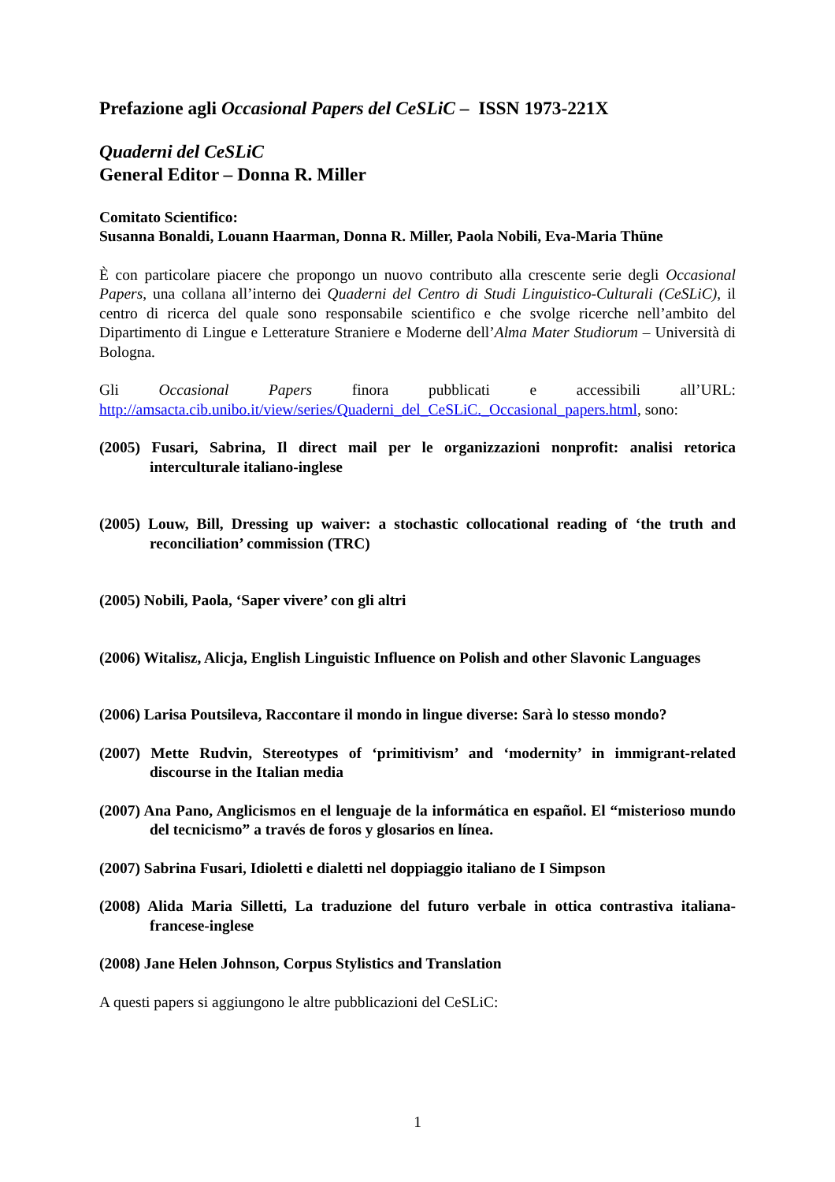Prefazione agli Occasional Papers del CeSLiC – ISSN 1973-221X
Quaderni del CeSLiC
General Editor – Donna R. Miller
Comitato Scientifico:
Susanna Bonaldi, Louann Haarman, Donna R. Miller, Paola Nobili, Eva-Maria Thüne
È con particolare piacere che propongo un nuovo contributo alla crescente serie degli Occasional Papers, una collana all’interno dei Quaderni del Centro di Studi Linguistico-Culturali (CeSLiC), il centro di ricerca del quale sono responsabile scientifico e che svolge ricerche nell’ambito del Dipartimento di Lingue e Letterature Straniere e Moderne dell’Alma Mater Studiorum – Università di Bologna.
Gli Occasional Papers finora pubblicati e accessibili all’URL: http://amsacta.cib.unibo.it/view/series/Quaderni_del_CeSLiC._Occasional_papers.html, sono:
(2005) Fusari, Sabrina, Il direct mail per le organizzazioni nonprofit: analisi retorica interculturale italiano-inglese
(2005) Louw, Bill, Dressing up waiver: a stochastic collocational reading of ‘the truth and reconciliation’ commission (TRC)
(2005) Nobili, Paola, ‘Saper vivere’ con gli altri
(2006) Witalisz, Alicja, English Linguistic Influence on Polish and other Slavonic Languages
(2006) Larisa Poutsileva, Raccontare il mondo in lingue diverse: Sarà lo stesso mondo?
(2007) Mette Rudvin, Stereotypes of ‘primitivism’ and ‘modernity’ in immigrant-related discourse in the Italian media
(2007) Ana Pano, Anglicismos en el lenguaje de la informática en español. El “misterioso mundo del tecnicismo” a través de foros y glosarios en línea.
(2007) Sabrina Fusari, Idioletti e dialetti nel doppiaggio italiano de I Simpson
(2008) Alida Maria Silletti, La traduzione del futuro verbale in ottica contrastiva italiana-francese-inglese
(2008) Jane Helen Johnson, Corpus Stylistics and Translation
A questi papers si aggiungono le altre pubblicazioni del CeSLiC:
1